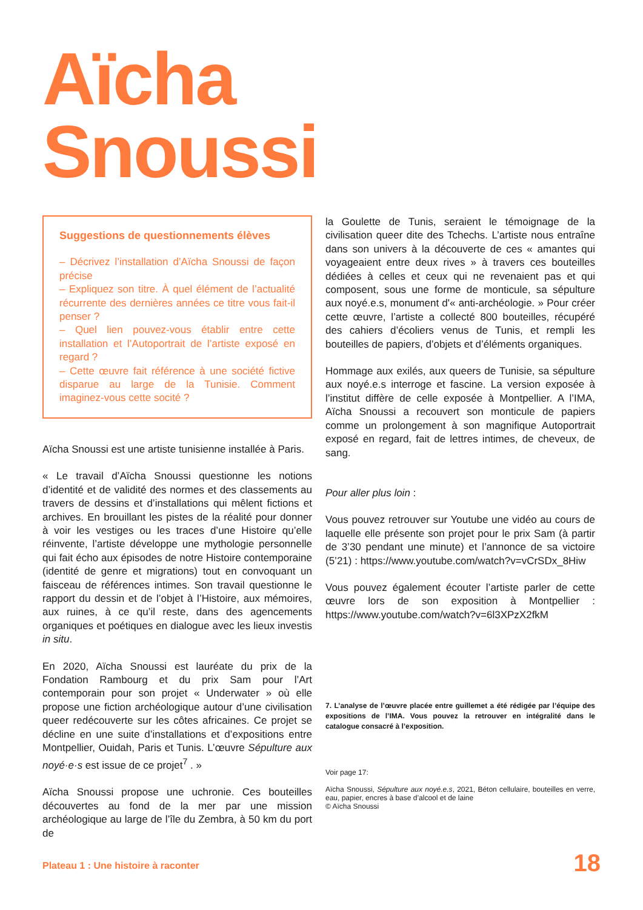Aïcha
Snoussi
Suggestions de questionnements élèves
– Décrivez l’installation d’Aïcha Snoussi de façon précise
– Expliquez son titre. À quel élément de l’actualité récurrente des dernières années ce titre vous fait-il penser ?
– Quel lien pouvez-vous établir entre cette installation et l’Autoportrait de l’artiste exposé en regard ?
– Cette œuvre fait référence à une société fictive disparue au large de la Tunisie. Comment imaginez-vous cette socité ?
Aïcha Snoussi est une artiste tunisienne installée à Paris.
« Le travail d’Aïcha Snoussi questionne les notions d’identité et de validité des normes et des classements au travers de dessins et d’installations qui mêlent fictions et archives. En brouillant les pistes de la réalité pour donner à voir les vestiges ou les traces d’une Histoire qu’elle réinvente, l’artiste développe une mythologie personnelle qui fait écho aux épisodes de notre Histoire contemporaine (identité de genre et migrations) tout en convoquant un faisceau de références intimes. Son travail questionne le rapport du dessin et de l’objet à l’Histoire, aux mémoires, aux ruines, à ce qu’il reste, dans des agencements organiques et poétiques en dialogue avec les lieux investis in situ.
En 2020, Aïcha Snoussi est lauréate du prix de la Fondation Rambourg et du prix Sam pour l’Art contemporain pour son projet « Underwater » où elle propose une fiction archéologique autour d’une civilisation queer redécouverte sur les côtes africaines. Ce projet se décline en une suite d’installations et d’expositions entre Montpellier, Ouidah, Paris et Tunis. L’œuvre Sépulture aux noyé·e·s est issue de ce projet<sup>7</sup> . »
Aïcha Snoussi propose une uchronie. Ces bouteilles découvertes au fond de la mer par une mission archéologique au large de l’île du Zembra, à 50 km du port de
la Goulette de Tunis, seraient le témoignage de la civilisation queer dite des Tchechs. L’artiste nous entraîne dans son univers à la découverte de ces « amantes qui voyageaient entre deux rives » à travers ces bouteilles dédiées à celles et ceux qui ne revenaient pas et qui composent, sous une forme de monticule, sa sépulture aux noyé.e.s, monument d'« anti-archéologie. » Pour créer cette œuvre, l’artiste a collecté 800 bouteilles, récupéré des cahiers d’écoliers venus de Tunis, et rempli les bouteilles de papiers, d’objets et d’éléments organiques.
Hommage aux exilés, aux queers de Tunisie, sa sépulture aux noyé.e.s interroge et fascine. La version exposée à l’institut diffère de celle exposée à Montpellier. A l’IMA, Aïcha Snoussi a recouvert son monticule de papiers comme un prolongement à son magnifique Autoportrait exposé en regard, fait de lettres intimes, de cheveux, de sang.
Pour aller plus loin :
Vous pouvez retrouver sur Youtube une vidéo au cours de laquelle elle présente son projet pour le prix Sam (à partir de 3’30 pendant une minute) et l’annonce de sa victoire (5’21) : https://www.youtube.com/watch?v=vCrSDx_8Hiw
Vous pouvez également écouter l’artiste parler de cette œuvre lors de son exposition à Montpellier : https://www.youtube.com/watch?v=6l3XPzX2fkM
7. L’analyse de l’œuvre placée entre guillemet a été rédigée par l’équipe des expositions de l’IMA. Vous pouvez la retrouver en intégralité dans le catalogue consacré à l’exposition.
Voir page 17:
Aïcha Snoussi, Sépulture aux noyé.e.s, 2021, Béton cellulaire, bouteilles en verre, eau, papier, encres à base d’alcool et de laine
© Aïcha Snoussi
Plateau 1 : Une histoire à raconter
18